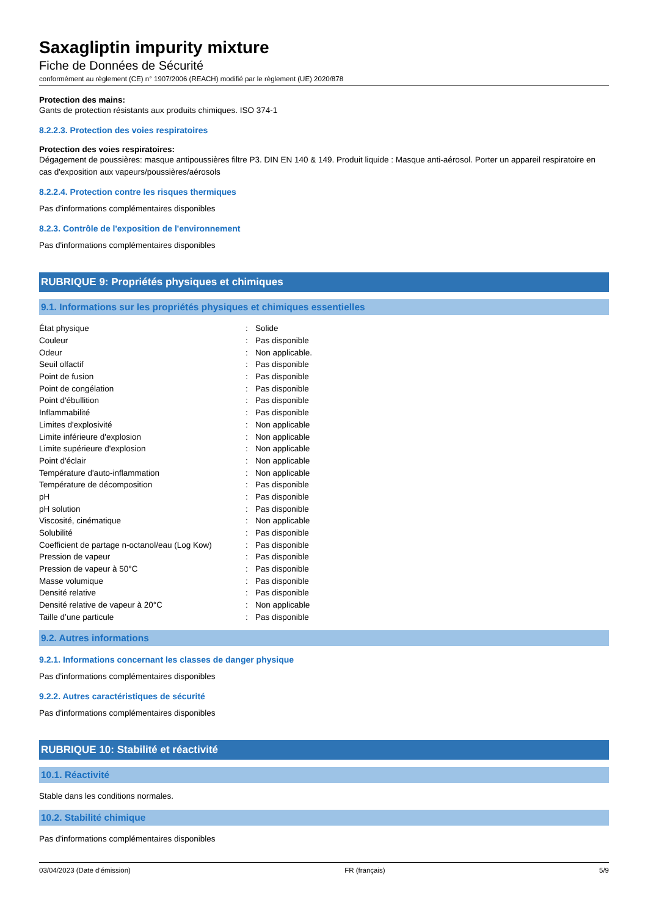Saxagliptin impurity mixture
Fiche de Données de Sécurité
conformément au règlement (CE) n° 1907/2006 (REACH) modifié par le règlement (UE) 2020/878
Protection des mains:
Gants de protection résistants aux produits chimiques. ISO 374-1
8.2.2.3. Protection des voies respiratoires
Protection des voies respiratoires:
Dégagement de poussières: masque antipoussières filtre P3. DIN EN 140 & 149. Produit liquide : Masque anti-aérosol. Porter un appareil respiratoire en cas d'exposition aux vapeurs/poussières/aérosols
8.2.2.4. Protection contre les risques thermiques
Pas d'informations complémentaires disponibles
8.2.3. Contrôle de l'exposition de l'environnement
Pas d'informations complémentaires disponibles
RUBRIQUE 9: Propriétés physiques et chimiques
9.1. Informations sur les propriétés physiques et chimiques essentielles
| État physique | : | Solide |
| Couleur | : | Pas disponible |
| Odeur | : | Non applicable. |
| Seuil olfactif | : | Pas disponible |
| Point de fusion | : | Pas disponible |
| Point de congélation | : | Pas disponible |
| Point d'ébullition | : | Pas disponible |
| Inflammabilité | : | Pas disponible |
| Limites d'explosivité | : | Non applicable |
| Limite inférieure d'explosion | : | Non applicable |
| Limite supérieure d'explosion | : | Non applicable |
| Point d'éclair | : | Non applicable |
| Température d'auto-inflammation | : | Non applicable |
| Température de décomposition | : | Pas disponible |
| pH | : | Pas disponible |
| pH solution | : | Pas disponible |
| Viscosité, cinématique | : | Non applicable |
| Solubilité | : | Pas disponible |
| Coefficient de partage n-octanol/eau (Log Kow) | : | Pas disponible |
| Pression de vapeur | : | Pas disponible |
| Pression de vapeur à 50°C | : | Pas disponible |
| Masse volumique | : | Pas disponible |
| Densité relative | : | Pas disponible |
| Densité relative de vapeur à 20°C | : | Non applicable |
| Taille d’une particule | : | Pas disponible |
9.2. Autres informations
9.2.1. Informations concernant les classes de danger physique
Pas d'informations complémentaires disponibles
9.2.2. Autres caractéristiques de sécurité
Pas d'informations complémentaires disponibles
RUBRIQUE 10: Stabilité et réactivité
10.1. Réactivité
Stable dans les conditions normales.
10.2. Stabilité chimique
Pas d'informations complémentaires disponibles
03/04/2023 (Date d'émission) FR (français) 5/9